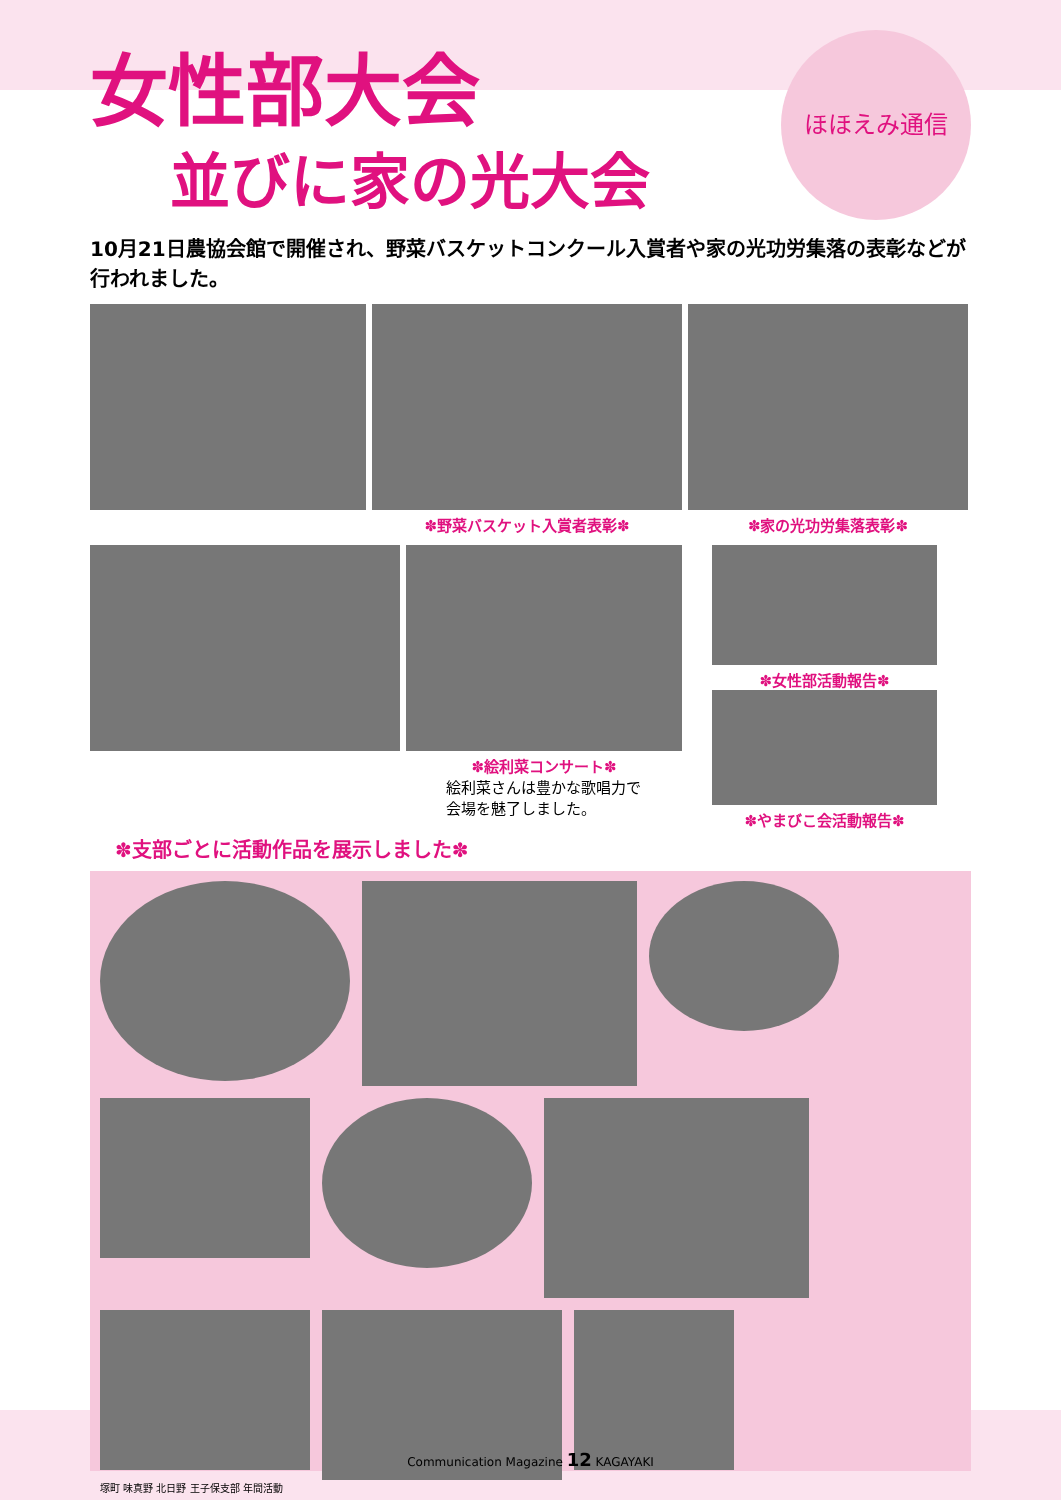ほほえみ通信
女性部大会
並びに家の光大会
10月21日農協会館で開催され、野菜バスケットコンクール入賞者や家の光功労集落の表彰などが行われました。
✽野菜バスケット入賞者表彰✽ ✽家の光功労集落表彰✽
✽絵利菜コンサート✽
絵利菜さんは豊かな歌唱力で
会場を魅了しました。
✽女性部活動報告✽
✽やまびこ会活動報告✽
✽支部ごとに活動作品を展示しました✽
塚町 味真野 北日野 王子保支部 年間活動
Communication Magazine 12 KAGAYAKI